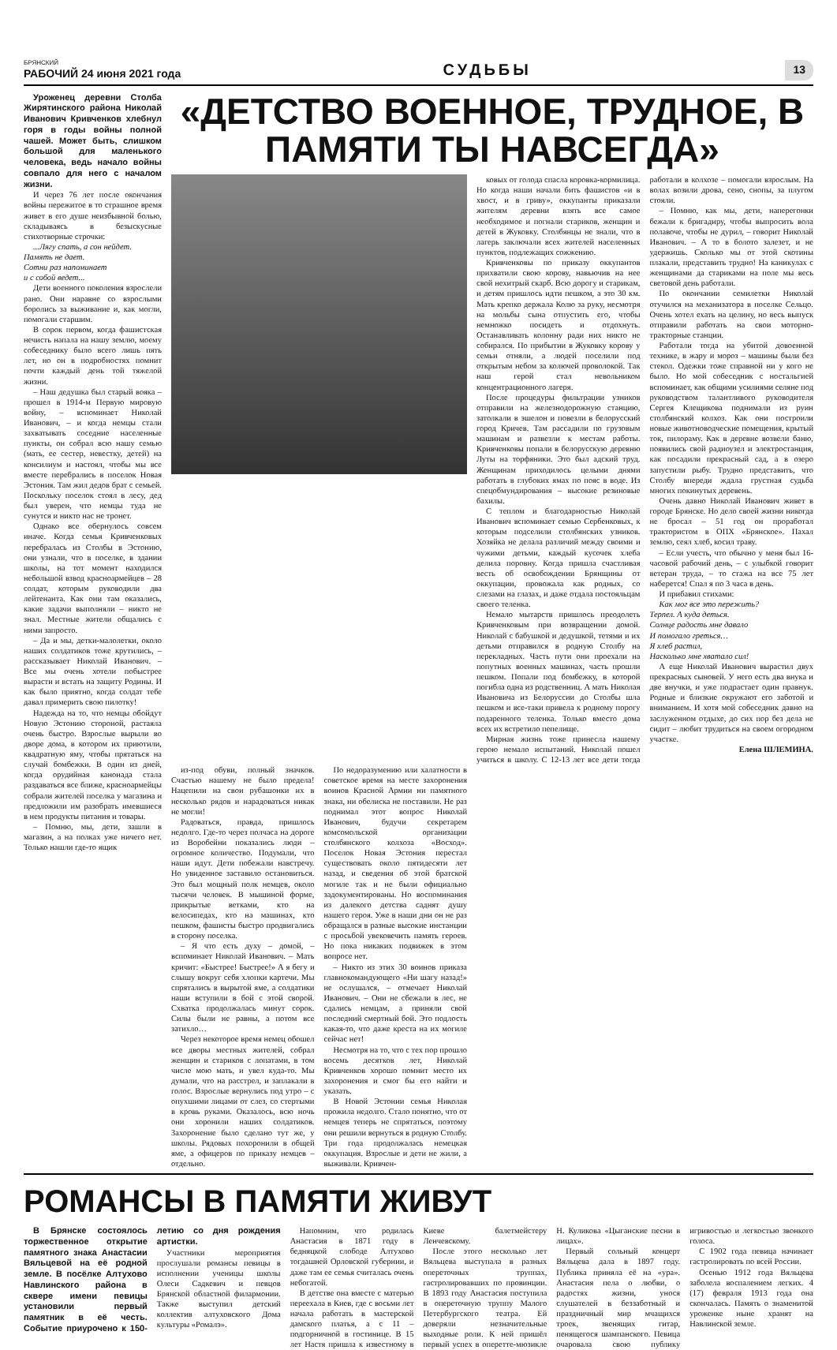БРЯНСКИЙ
РАБОЧИЙ 24 июня 2021 года
СУДЬБЫ
13
Уроженец деревни Столба Жирятинского района Николай Иванович Кривченков хлебнул горя в годы войны полной чашей. Может быть, слишком большой для маленького человека, ведь начало войны совпало для него с началом жизни.
И через 76 лет после окончания войны пережитое в то страшное время живет в его душе неизбывной болью, складываясь в безыскусные стихотворные строчки:
...Лягу спать, а сон нейдет.
Память не дает.
Сотни раз напоминает
и с собой ведет...
Дети военного поколения взрослели рано. Они наравне со взрослыми боролись за выживание и, как могли, помогали старшим.
В сорок первом, когда фашистская нечисть напала на нашу землю, моему собеседнику было всего лишь пять лет, но он в подробностях помнит почти каждый день той тяжелой жизни.
– Наш дедушка был старый вояка – прошел в 1914-м Первую мировую войну, – вспоминает Николай Иванович, – и когда немцы стали захватывать соседние населенные пункты, он собрал всю нашу семью (мать, ее сестер, невестку, детей) на консилиум и настоял, чтобы мы все вместе перебрались в поселок Новая Эстония. Там жил дедов брат с семьей. Поскольку поселок стоял в лесу, дед был уверен, что немцы туда не сунутся и никто нас не тронет.
Однако все обернулось совсем иначе. Когда семья Кривченковых перебралась из Столбы в Эстонию, они узнали, что в поселке, в здании школы, на тот момент находился небольшой взвод красноармейцев – 28 солдат, которым руководили два лейтенанта. Как они там оказались, какие задачи выполняли – никто не знал. Местные жители общались с ними запросто.
– Да и мы, детки-малолетки, около наших солдатиков тоже крутились, – рассказывает Николай Иванович. – Все мы очень хотели побыстрее вырасти и встать на защиту Родины. И как было приятно, когда солдат тебе давал примерить свою пилотку!
Надежда на то, что немцы обойдут Новую Эстонию стороной, растаяла очень быстро. Взрослые вырыли во дворе дома, в котором их приютили, квадратную яму, чтобы прятаться на случай бомбежки. В один из дней, когда орудийная канонада стала раздаваться все ближе, красноармейцы собрали жителей поселка у магазина и предложили им разобрать имевшиеся в нем продукты питания и товары.
– Помню, мы, дети, зашли в магазин, а на полках уже ничего нет. Только нашли где-то ящик
«ДЕТСТВО ВОЕННОЕ, ТРУДНОЕ, В ПАМЯТИ ТЫ НАВСЕГДА»
ковых от голода спасла коровка-кормилица. Но когда наши начали бить фашистов «и в хвост, и в гриву», оккупанты приказали жителям деревни взять все самое необходимое и погнали стариков, женщин и детей в Жуковку. Столбянцы не знали, что в лагерь заключали всех жителей населенных пунктов, подлежащих сожжению.
Кривченковы по приказу оккупантов прихватили свою корову, навьючив на нее свой нехитрый скарб. Всю дорогу и старикам, и детям пришлось идти пешком, а это 30 км. Мать крепко держала Колю за руку, несмотря на мольбы сына отпустить его, чтобы немножко посидеть и отдохнуть. Останавливать колонну ради них никто не собирался. По прибытии в Жуковку корову у семьи отняли, а людей поселили под открытым небом за колючей проволокой. Так наш герой стал невольником концентрационного лагеря.
После процедуры фильтрации узников отправили на железнодорожную станцию, затолкали в эшелон и повезли в белорусский город Кричев. Там рассадили по грузовым машинам и развезли к местам работы. Кривченковы попали в белорусскую деревню Луты на торфяники. Это был адский труд. Женщинам приходилось целыми днями работать в глубоких ямах по пояс в воде. Из спецобмундирования – высокие резиновые бахилы.
С теплом и благодарностью Николай Иванович вспоминает семью Сербенковых, к которым подселили столбянских узников. Хозяйка не делала различий между своими и чужими детьми, каждый кусочек хлеба делила поровну. Когда пришла счастливая весть об освобождении Брянщины от оккупации, провожала как родных, со слезами на глазах, и даже отдала постояльцам своего теленка.
Немало мытарств пришлось преодолеть Кривченковым при возвращении домой. Николай с бабушкой и дедушкой, тетями и их детьми отправился в родную Столбу на перекладных. Часть пути они проехали на попутных военных машинах, часть прошли пешком. Попали под бомбежку, в которой погибла одна из родственниц. А мать Николая Ивановича из Белоруссии до Столбы шла пешком и все-таки привела к родному порогу подаренного теленка. Только вместо дома всех их встретило пепелище.
Мирная жизнь тоже принесла нашему герою немало испытаний. Николай пошел учиться в школу. С 12-13 лет все дети тогда работали в колхозе – помогали взрослым. На волах возили дрова, сено, снопы, за плугом стояли.
– Помню, как мы, дети, наперегонки бежали к бригадиру, чтобы выпросить вола полавоче, чтобы не дурил, – говорит Николай Иванович. – А то в болото залезет, и не удержишь. Сколько мы от этой скотины плакали, представить трудно! На каникулах с женщинами да стариками на поле мы весь световой день работали.
По окончании семилетки Николай отучился на механизатора в поселке Сельцо. Очень хотел ехать на целину, но весь выпуск отправили работать на свои моторно-тракторные станции.
Работали тогда на убитой довоенной технике, в жару и мороз – машины были без стекол. Одежки тоже справной ни у кого не было. Но мой собеседник с ностальгией вспоминает, как общими усилиями селяне под руководством талантливого руководителя Сергея Клещикова поднимали из руин столбянский колхоз. Как они построили новые животноводческие помещения, крытый ток, пилораму. Как в деревне возвели баню, появились свой радиоузел и электростанция, как посадили прекрасный сад, а в озеро запустили рыбу. Трудно представить, что Столбу впереди ждала грустная судьба многих покинутых деревень.
Очень давно Николай Иванович живет в городе Брянске. Но дело своей жизни никогда не бросал – 51 год он проработал трактористом в ОПХ «Брянское». Пахал землю, сеял хлеб, косил траву.
– Если учесть, что обычно у меня был 16-часовой рабочий день, – с улыбкой говорит ветеран труда, – то стажа на все 75 лет наберется! Спал я по 3 часа в день.
И прибавил стихами:
Как мог все это пережить?
Терпел. А куда деться.
Солнце радость мне давало
И помогало греться…
Я хлеб растил,
Насколько мне хватало сил!
А еще Николай Иванович вырастил двух прекрасных сыновей. У него есть два внука и две внучки, и уже подрастает один правнук. Родные и близкие окружают его заботой и вниманием. И хотя мой собеседник давно на заслуженном отдыхе, до сих пор без дела не сидит – любит трудиться на своем огородном участке.
Елена ШЛЕМИНА.
из-под обуви, полный значков. Счастью нашему не было предела! Нацепили на свои рубашонки их в несколько рядов и нарадоваться никак не могли!
Радоваться, правда, пришлось недолго. Где-то через полчаса на дороге из Воробейни показались люди – огромное количество. Подумали, что наши идут. Дети побежали навстречу. Но увиденное заставило остановиться. Это был мощный полк немцев, около тысячи человек. В мышиной форме, прикрытые ветками, кто на велосипедах, кто на машинах, кто пешком, фашисты быстро продвигались в сторону поселка.
– Я что есть духу – домой, – вспоминает Николай Иванович. – Мать кричит: «Быстрее! Быстрее!» А я бегу и слышу вокруг себя хлопки картечи. Мы спрятались в вырытой яме, а солдатики наши вступили в бой с этой сворой. Схватка продолжалась минут сорок. Силы были не равны, а потом все затихло…
Через некоторое время немец обошел все дворы местных жителей, собрал женщин и стариков с лопатами, в том числе мою мать, и увел куда-то. Мы думали, что на расстрел, и заплакали в голос. Взрослые вернулись под утро – с опухшими лицами от слез, со стертыми в кровь руками. Оказалось, всю ночь они хоронили наших солдатиков. Захоронение было сделано тут же, у школы. Рядовых похоронили в общей яме, а офицеров по приказу немцев – отдельно.
По недоразумению или халатности в советское время на месте захоронения воинов Красной Армии ни памятного знака, ни обелиска не поставили. Не раз поднимал этот вопрос Николай Иванович, будучи секретарем комсомольской организации столбянского колхоза «Восход». Поселок Новая Эстония перестал существовать около пятидесяти лет назад, и сведения об этой братской могиле так и не были официально задокументированы. Но воспоминания из далекого детства саднят душу нашего героя. Уже в наши дни он не раз обращался в разные высокие инстанции с просьбой увековечить память героев. Но пока никаких подвижек в этом вопросе нет.
– Никто из этих 30 воинов приказа главнокомандующего «Ни шагу назад!» не ослушался, – отмечает Николай Иванович. – Они не сбежали в лес, не сдались немцам, а приняли свой последний смертный бой. Это подлость какая-то, что даже креста на их могиле сейчас нет!
Несмотря на то, что с тех пор прошло восемь десятков лет, Николай Кривченков хорошо помнит место их захоронения и смог бы его найти и указать.
В Новой Эстонии семья Николая прожила недолго. Стало понятно, что от немцев теперь не спрятаться, поэтому они решили вернуться в родную Столбу. Три года продолжалась немецкая оккупация. Взрослые и дети не жили, а выживали. Кривчен-
РОМАНСЫ В ПАМЯТИ ЖИВУТ
В Брянске состоялось торжественное открытие памятного знака Анастасии Вяльцевой на её родной земле. В посёлке Алтухово Навлинского района в сквере имени певицы установили первый памятник в её честь. Событие приурочено к 150-летию со дня рождения артистки.
Участники мероприятия прослушали романсы певицы в исполнении ученицы школы Олеси Садкевич и певцов Брянской областной филармонии. Также выступил детский коллектив алтуховского Дома культуры «Ромалэ».
Напомним, что родилась Анастасия в 1871 году в бедняцкой слободе Алтухово тогдашней Орловской губернии, и даже там ее семья считалась очень небогатой.
В детстве она вместе с матерью переехала в Киев, где с восьми лет начала работать в мастерской дамского платья, а с 11 – подгорничной в гостинице. В 15 лет Настя пришла к известному в Киеве балетмейстеру Ленчевскому.
После этого несколько лет Вяльцева выступала в разных опереточных труппах, гастролировавших по провинции. В 1893 году Анастасия поступила в опереточную труппу Малого Петербургского театра. Ей доверяли незначительные выходные роли. К ней пришёл первый успех в оперетте-мюзикле Н. Куликова «Цыганские песни в лицах».
Первый сольный концерт Вяльцева дала в 1897 году. Публика приняла её на «ура». Анастасия пела о любви, о радостях жизни, унося слушателей в беззаботный и праздничный мир мчащихся троек, звенящих гитар, пенящегося шампанского. Певица очаровала свою публику игривостью и легкостью звонкого голоса.
С 1902 года певица начинает гастролировать по всей России.
Осенью 1912 года Вяльцева заболела воспалением легких. 4 (17) февраля 1913 года она скончалась. Память о знаменитой уроженке ныне хранят на Навлинской земле.